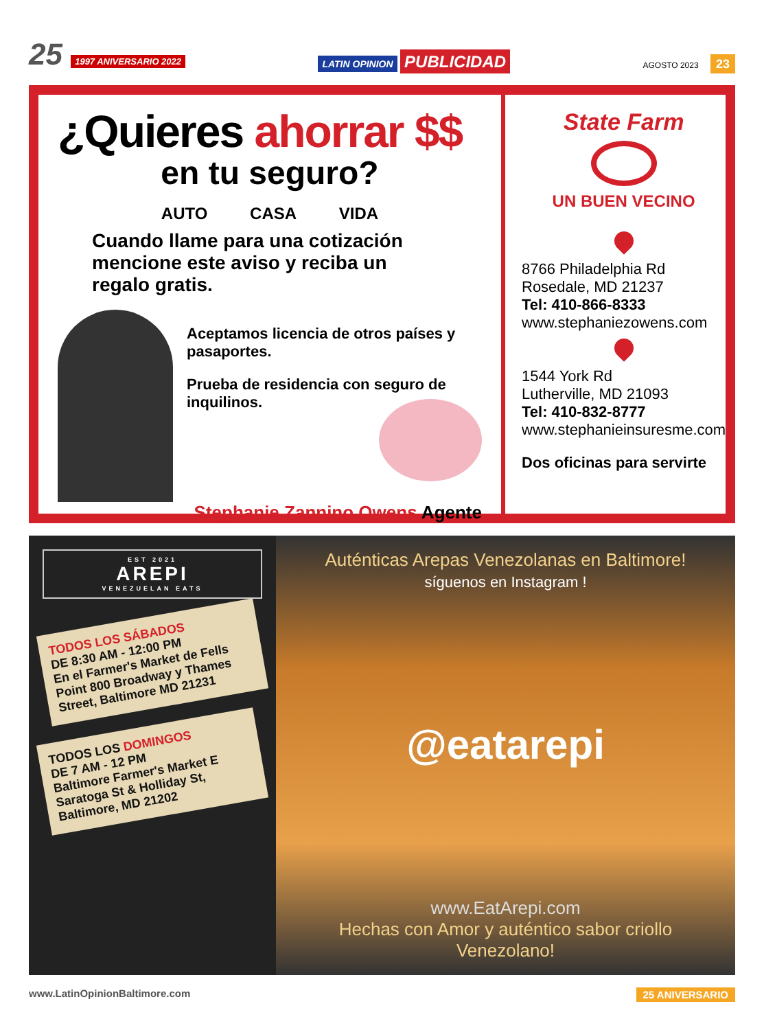25 1997 ANIVERSARIO 2022
LATIN OPINION PUBLICIDAD
AGOSTO 2023 23
¿Quieres ahorrar $$
en tu seguro?
AUTO CASA VIDA
Cuando llame para una cotización mencione este aviso y reciba un regalo gratis.
Aceptamos licencia de otros países y pasaportes.
Prueba de residencia con seguro de inquilinos.
Stephanie Zannino Owens Agente
State Farm
UN BUEN VECINO
8766 Philadelphia Rd
Rosedale, MD 21237
Tel: 410-866-8333
www.stephaniezowens.com
1544 York Rd
Lutherville, MD 21093
Tel: 410-832-8777
www.stephanieinsuresme.com
Dos oficinas para servirte
EST 2021
AREPI
VENEZUELAN EATS
TODOS LOS SÁBADOS
DE 8:30 AM - 12:00 PM
En el Farmer's Market de Fells Point 800 Broadway y Thames Street, Baltimore MD 21231
TODOS LOS DOMINGOS
DE 7 AM - 12 PM
Baltimore Farmer's Market E Saratoga St & Holliday St, Baltimore, MD 21202
Auténticas Arepas Venezolanas en Baltimore!
síguenos en Instagram !
@eatarepi
www.EatArepi.com
Hechas con Amor y auténtico sabor criollo Venezolano!
www.LatinOpinionBaltimore.com 25 ANIVERSARIO